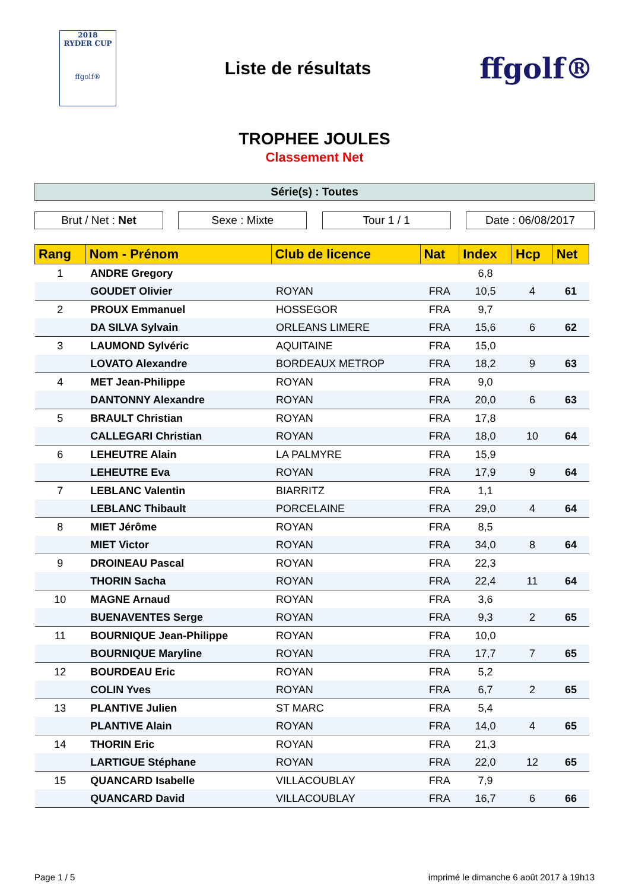2018
RYDER CUP
ffgolf®
Liste de résultats
ffgolf®
TROPHEE JOULES
Classement Net
Série(s) : Toutes
Brut / Net : Net Sexe : Mixte Tour 1 / 1 Date : 06/08/2017
| Rang | Nom - Prénom | Club de licence | Nat | Index | Hcp | Net |
| --- | --- | --- | --- | --- | --- | --- |
| 1 | ANDRE Gregory | | | 6,8 | | |
| | GOUDET Olivier | ROYAN | FRA | 10,5 | 4 | 61 |
| 2 | PROUX Emmanuel | HOSSEGOR | FRA | 9,7 | | |
| | DA SILVA Sylvain | ORLEANS LIMERE | FRA | 15,6 | 6 | 62 |
| 3 | LAUMOND Sylvéric | AQUITAINE | FRA | 15,0 | | |
| | LOVATO Alexandre | BORDEAUX METROP | FRA | 18,2 | 9 | 63 |
| 4 | MET Jean-Philippe | ROYAN | FRA | 9,0 | | |
| | DANTONNY Alexandre | ROYAN | FRA | 20,0 | 6 | 63 |
| 5 | BRAULT Christian | ROYAN | FRA | 17,8 | | |
| | CALLEGARI Christian | ROYAN | FRA | 18,0 | 10 | 64 |
| 6 | LEHEUTRE Alain | LA PALMYRE | FRA | 15,9 | | |
| | LEHEUTRE Eva | ROYAN | FRA | 17,9 | 9 | 64 |
| 7 | LEBLANC Valentin | BIARRITZ | FRA | 1,1 | | |
| | LEBLANC Thibault | PORCELAINE | FRA | 29,0 | 4 | 64 |
| 8 | MIET Jérôme | ROYAN | FRA | 8,5 | | |
| | MIET Victor | ROYAN | FRA | 34,0 | 8 | 64 |
| 9 | DROINEAU Pascal | ROYAN | FRA | 22,3 | | |
| | THORIN Sacha | ROYAN | FRA | 22,4 | 11 | 64 |
| 10 | MAGNE Arnaud | ROYAN | FRA | 3,6 | | |
| | BUENAVENTES Serge | ROYAN | FRA | 9,3 | 2 | 65 |
| 11 | BOURNIQUE Jean-Philippe | ROYAN | FRA | 10,0 | | |
| | BOURNIQUE Maryline | ROYAN | FRA | 17,7 | 7 | 65 |
| 12 | BOURDEAU Eric | ROYAN | FRA | 5,2 | | |
| | COLIN Yves | ROYAN | FRA | 6,7 | 2 | 65 |
| 13 | PLANTIVE Julien | ST MARC | FRA | 5,4 | | |
| | PLANTIVE Alain | ROYAN | FRA | 14,0 | 4 | 65 |
| 14 | THORIN Eric | ROYAN | FRA | 21,3 | | |
| | LARTIGUE Stéphane | ROYAN | FRA | 22,0 | 12 | 65 |
| 15 | QUANCARD Isabelle | VILLACOUBLAY | FRA | 7,9 | | |
| | QUANCARD David | VILLACOUBLAY | FRA | 16,7 | 6 | 66 |
Page 1 / 5 imprimé le dimanche 6 août 2017 à 19h13